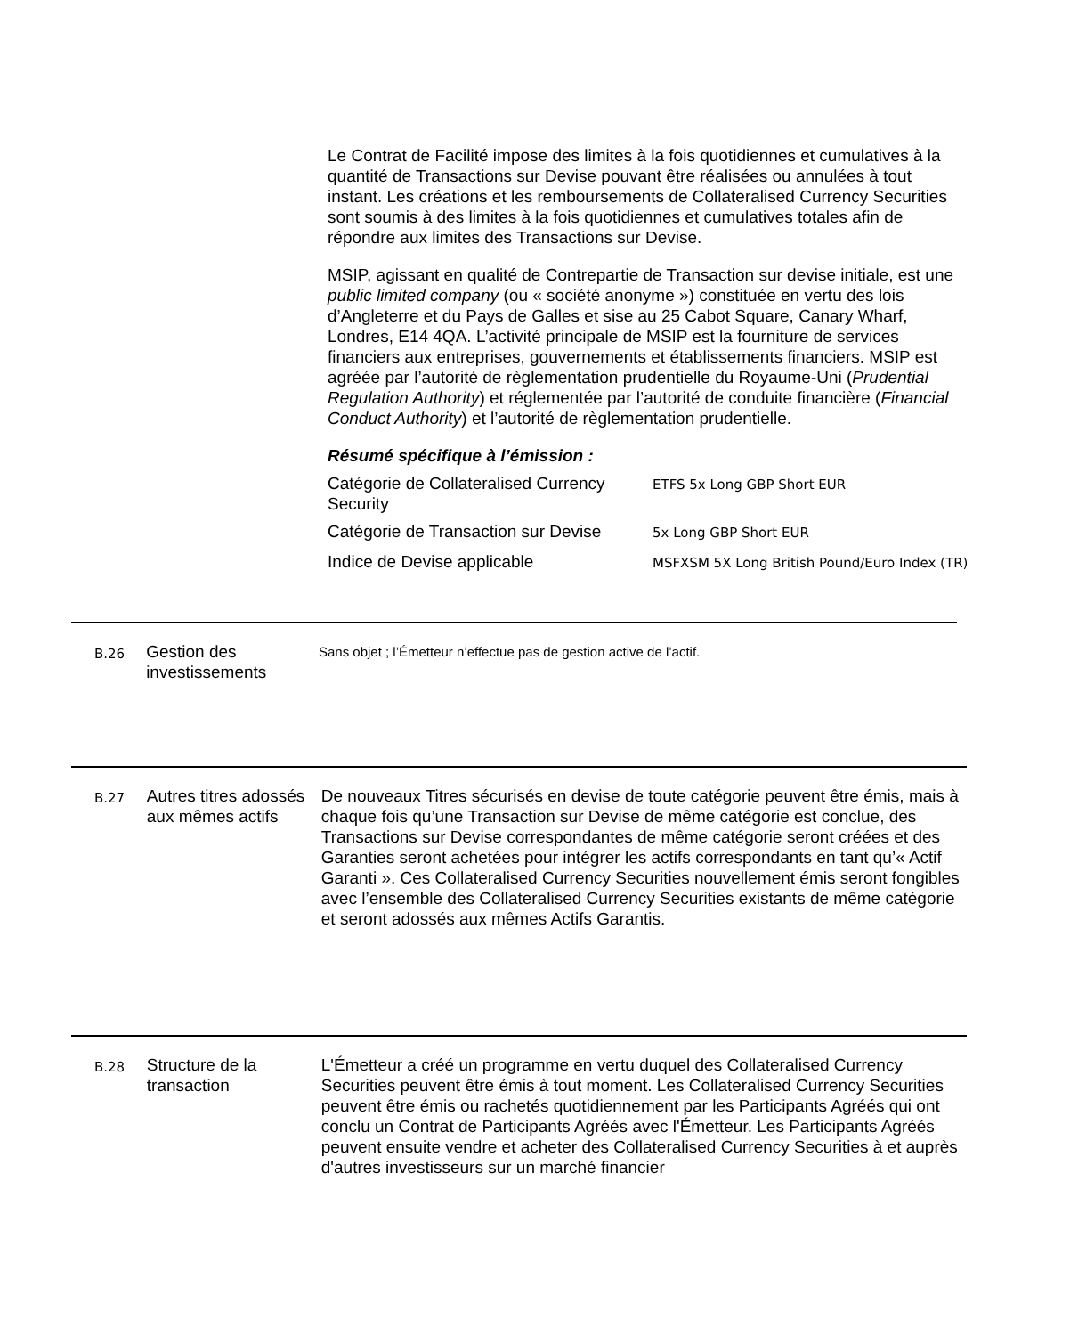Le Contrat de Facilité impose des limites à la fois quotidiennes et cumulatives à la quantité de Transactions sur Devise pouvant être réalisées ou annulées à tout instant. Les créations et les remboursements de Collateralised Currency Securities sont soumis à des limites à la fois quotidiennes et cumulatives totales afin de répondre aux limites des Transactions sur Devise.
MSIP, agissant en qualité de Contrepartie de Transaction sur devise initiale, est une public limited company (ou « société anonyme ») constituée en vertu des lois d’Angleterre et du Pays de Galles et sise au 25 Cabot Square, Canary Wharf, Londres, E14 4QA. L’activité principale de MSIP est la fourniture de services financiers aux entreprises, gouvernements et établissements financiers. MSIP est agréée par l’autorité de règlementation prudentielle du Royaume-Uni (Prudential Regulation Authority) et réglementée par l’autorité de conduite financière (Financial Conduct Authority) et l’autorité de règlementation prudentielle.
Résumé spécifique à l’émission :
| Catégorie de Collateralised Currency Security | ETFS 5x Long GBP Short EUR |
| Catégorie de Transaction sur Devise | 5x Long GBP Short EUR |
| Indice de Devise applicable | MSFXSM 5X Long British Pound/Euro Index (TR) |
B.26
Gestion des investissements
Sans objet ; l’Émetteur n’effectue pas de gestion active de l’actif.
B.27
Autres titres adossés aux mêmes actifs
De nouveaux Titres sécurisés en devise de toute catégorie peuvent être émis, mais à chaque fois qu’une Transaction sur Devise de même catégorie est conclue, des Transactions sur Devise correspondantes de même catégorie seront créées et des Garanties seront achetées pour intégrer les actifs correspondants en tant qu’« Actif Garanti ». Ces Collateralised Currency Securities nouvellement émis seront fongibles avec l’ensemble des Collateralised Currency Securities existants de même catégorie et seront adossés aux mêmes Actifs Garantis.
B.28
Structure de la transaction
L'Émetteur a créé un programme en vertu duquel des Collateralised Currency Securities peuvent être émis à tout moment. Les Collateralised Currency Securities peuvent être émis ou rachetés quotidiennement par les Participants Agréés qui ont conclu un Contrat de Participants Agréés avec l'Émetteur. Les Participants Agréés peuvent ensuite vendre et acheter des Collateralised Currency Securities à et auprès d'autres investisseurs sur un marché financier